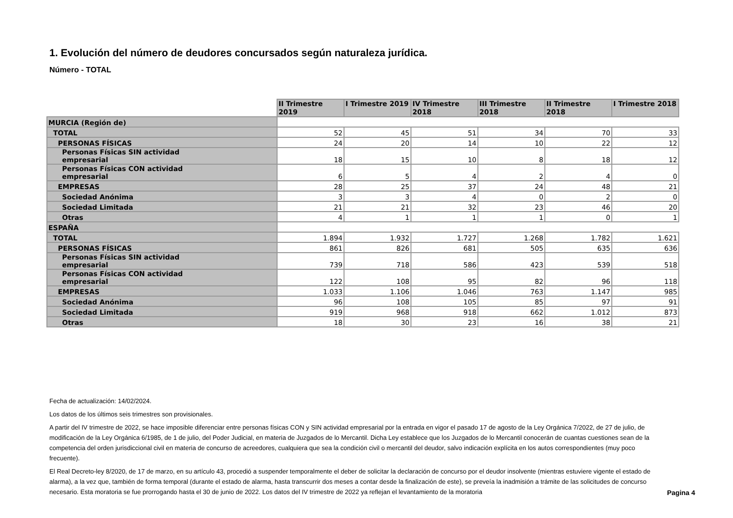1. Evolución del número de deudores concursados según naturaleza jurídica.
Número - TOTAL
| | II Trimestre 2019 | I Trimestre 2019 | IV Trimestre 2018 | III Trimestre 2018 | II Trimestre 2018 | I Trimestre 2018 |
| MURCIA (Región de) | | | | | | |
| TOTAL | 52 | 45 | 51 | 34 | 70 | 33 |
| PERSONAS FÍSICAS | 24 | 20 | 14 | 10 | 22 | 12 |
| Personas Físicas SIN actividad empresarial | 18 | 15 | 10 | 8 | 18 | 12 |
| Personas Físicas CON actividad empresarial | 6 | 5 | 4 | 2 | 4 | 0 |
| EMPRESAS | 28 | 25 | 37 | 24 | 48 | 21 |
| Sociedad Anónima | 3 | 3 | 4 | 0 | 2 | 0 |
| Sociedad Limitada | 21 | 21 | 32 | 23 | 46 | 20 |
| Otras | 4 | 1 | 1 | 1 | 0 | 1 |
| ESPAÑA | | | | | | |
| TOTAL | 1.894 | 1.932 | 1.727 | 1.268 | 1.782 | 1.621 |
| PERSONAS FÍSICAS | 861 | 826 | 681 | 505 | 635 | 636 |
| Personas Físicas SIN actividad empresarial | 739 | 718 | 586 | 423 | 539 | 518 |
| Personas Físicas CON actividad empresarial | 122 | 108 | 95 | 82 | 96 | 118 |
| EMPRESAS | 1.033 | 1.106 | 1.046 | 763 | 1.147 | 985 |
| Sociedad Anónima | 96 | 108 | 105 | 85 | 97 | 91 |
| Sociedad Limitada | 919 | 968 | 918 | 662 | 1.012 | 873 |
| Otras | 18 | 30 | 23 | 16 | 38 | 21 |
Fecha de actualización: 14/02/2024.
Los datos de los últimos seis trimestres son provisionales.
A partir del IV trimestre de 2022, se hace imposible diferenciar entre personas físicas CON y SIN actividad empresarial por la entrada en vigor el pasado 17 de agosto de la Ley Orgánica 7/2022, de 27 de julio, de modificación de la Ley Orgánica 6/1985, de 1 de julio, del Poder Judicial, en materia de Juzgados de lo Mercantil. Dicha Ley establece que los Juzgados de lo Mercantil conocerán de cuantas cuestiones sean de la competencia del orden jurisdiccional civil en materia de concurso de acreedores, cualquiera que sea la condición civil o mercantil del deudor, salvo indicación explícita en los autos correspondientes (muy poco frecuente).
El Real Decreto-ley 8/2020, de 17 de marzo, en su artículo 43, procedió a suspender temporalmente el deber de solicitar la declaración de concurso por el deudor insolvente (mientras estuviere vigente el estado de alarma), a la vez que, también de forma temporal (durante el estado de alarma, hasta transcurrir dos meses a contar desde la finalización de este), se preveía la inadmisión a trámite de las solicitudes de concurso necesario. Esta moratoria se fue prorrogando hasta el 30 de junio de 2022. Los datos del IV trimestre de 2022 ya reflejan el levantamiento de la moratoria
Pagina 4